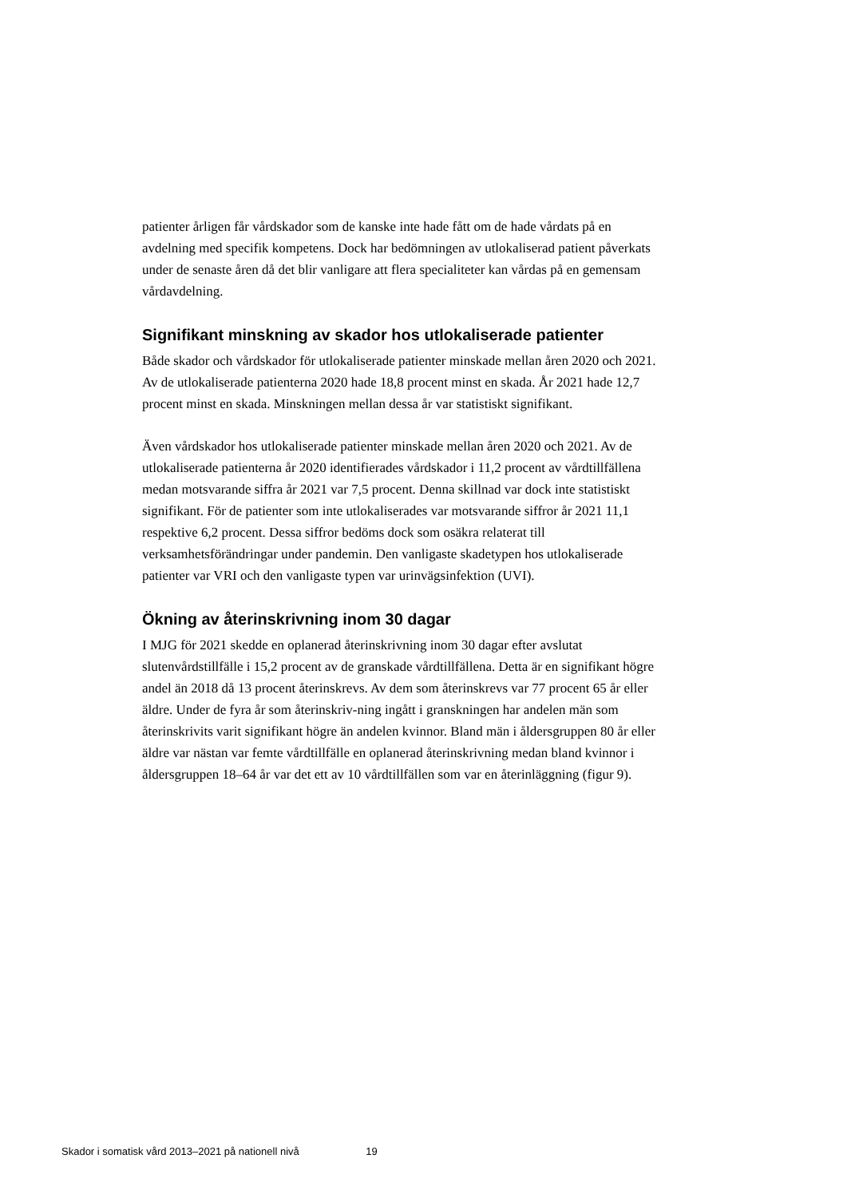patienter årligen får vårdskador som de kanske inte hade fått om de hade vårdats på en avdelning med specifik kompetens. Dock har bedömningen av utlokaliserad patient påverkats under de senaste åren då det blir vanligare att flera specialiteter kan vårdas på en gemensam vårdavdelning.
Signifikant minskning av skador hos utlokaliserade patienter
Både skador och vårdskador för utlokaliserade patienter minskade mellan åren 2020 och 2021. Av de utlokaliserade patienterna 2020 hade 18,8 procent minst en skada. År 2021 hade 12,7 procent minst en skada. Minskningen mellan dessa år var statistiskt signifikant.
Även vårdskador hos utlokaliserade patienter minskade mellan åren 2020 och 2021. Av de utlokaliserade patienterna år 2020 identifierades vårdskador i 11,2 procent av vårdtillfällena medan motsvarande siffra år 2021 var 7,5 procent. Denna skillnad var dock inte statistiskt signifikant. För de patienter som inte utlokaliserades var motsvarande siffror år 2021 11,1 respektive 6,2 procent. Dessa siffror bedöms dock som osäkra relaterat till verksamhetsförändringar under pandemin. Den vanligaste skadetypen hos utlokaliserade patienter var VRI och den vanligaste typen var urinvägsinfektion (UVI).
Ökning av återinskrivning inom 30 dagar
I MJG för 2021 skedde en oplanerad återinskrivning inom 30 dagar efter avslutat slutenvårdstillfälle i 15,2 procent av de granskade vårdtillfällena. Detta är en signifikant högre andel än 2018 då 13 procent återinskrevs. Av dem som återinskrevs var 77 procent 65 år eller äldre. Under de fyra år som återinskriv-ning ingått i granskningen har andelen män som återinskrivits varit signifikant högre än andelen kvinnor. Bland män i åldersgruppen 80 år eller äldre var nästan var femte vårdtillfälle en oplanerad återinskrivning medan bland kvinnor i åldersgruppen 18–64 år var det ett av 10 vårdtillfällen som var en återinläggning (figur 9).
Skador i somatisk vård 2013–2021 på nationell nivå 19